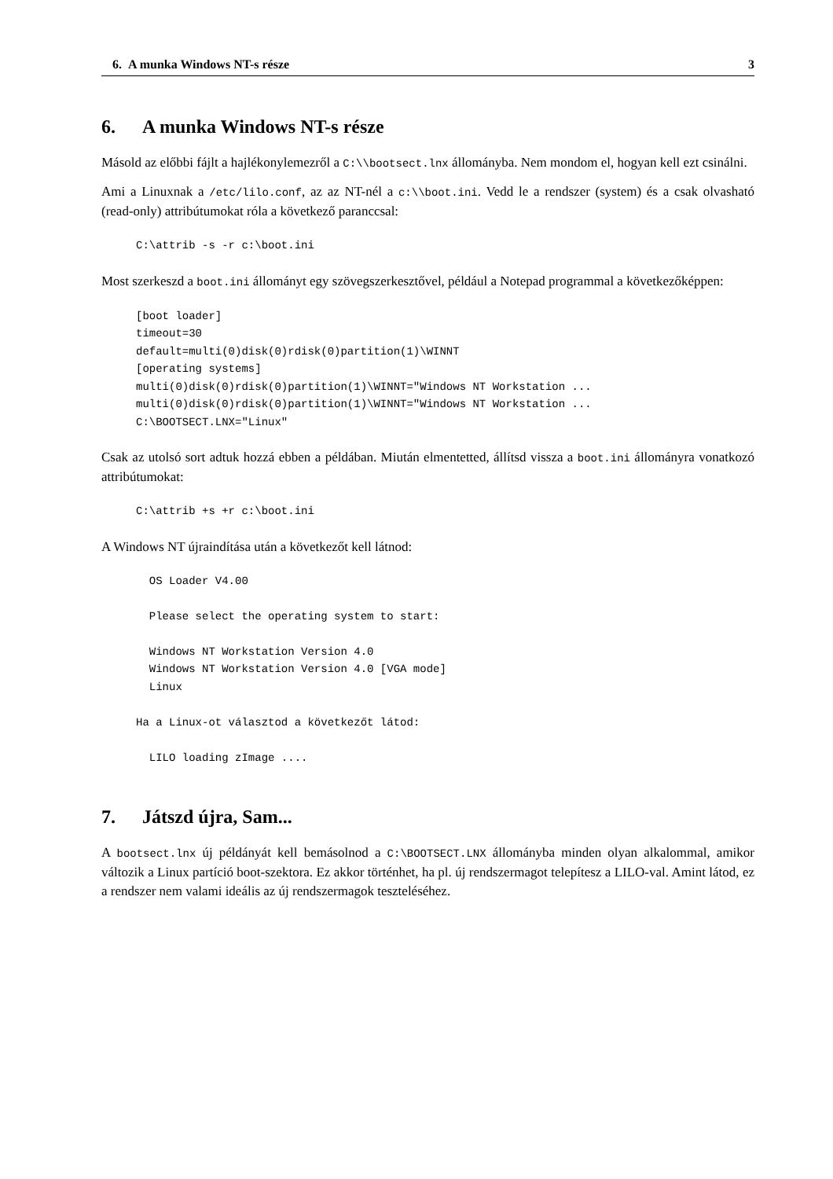6. A munka Windows NT-s része 3
6. A munka Windows NT-s része
Másold az előbbi fájlt a hajlékonylemezről a C:\\bootsect.lnx állományba. Nem mondom el, hogyan kell ezt csinálni.
Ami a Linuxnak a /etc/lilo.conf, az az NT-nél a c:\\boot.ini. Vedd le a rendszer (system) és a csak olvasható (read-only) attribútumokat róla a következő paranccsal:
C:\attrib -s -r c:\boot.ini
Most szerkeszd a boot.ini állományt egy szövegszerkesztővel, például a Notepad programmal a következőképpen:
[boot loader]
timeout=30
default=multi(0)disk(0)rdisk(0)partition(1)\WINNT
[operating systems]
multi(0)disk(0)rdisk(0)partition(1)\WINNT="Windows NT Workstation ...
multi(0)disk(0)rdisk(0)partition(1)\WINNT="Windows NT Workstation ...
C:\BOOTSECT.LNX="Linux"
Csak az utolsó sort adtuk hozzá ebben a példában. Miután elmentetted, állítsd vissza a boot.ini állományra vonatkozó attribútumokat:
C:\attrib +s +r c:\boot.ini
A Windows NT újraindítása után a következőt kell látnod:
  OS Loader V4.00

  Please select the operating system to start:

  Windows NT Workstation Version 4.0
  Windows NT Workstation Version 4.0 [VGA mode]
  Linux

Ha a Linux-ot választod a következőt látod:

  LILO loading zImage ....
7. Játszd újra, Sam...
A bootsect.lnx új példányát kell bemásolnod a C:\BOOTSECT.LNX állományba minden olyan alkalommal, amikor változik a Linux partíció boot-szektora. Ez akkor történhet, ha pl. új rendszermagot telepítesz a LILO-val. Amint látod, ez a rendszer nem valami ideális az új rendszermagok teszteléséhez.